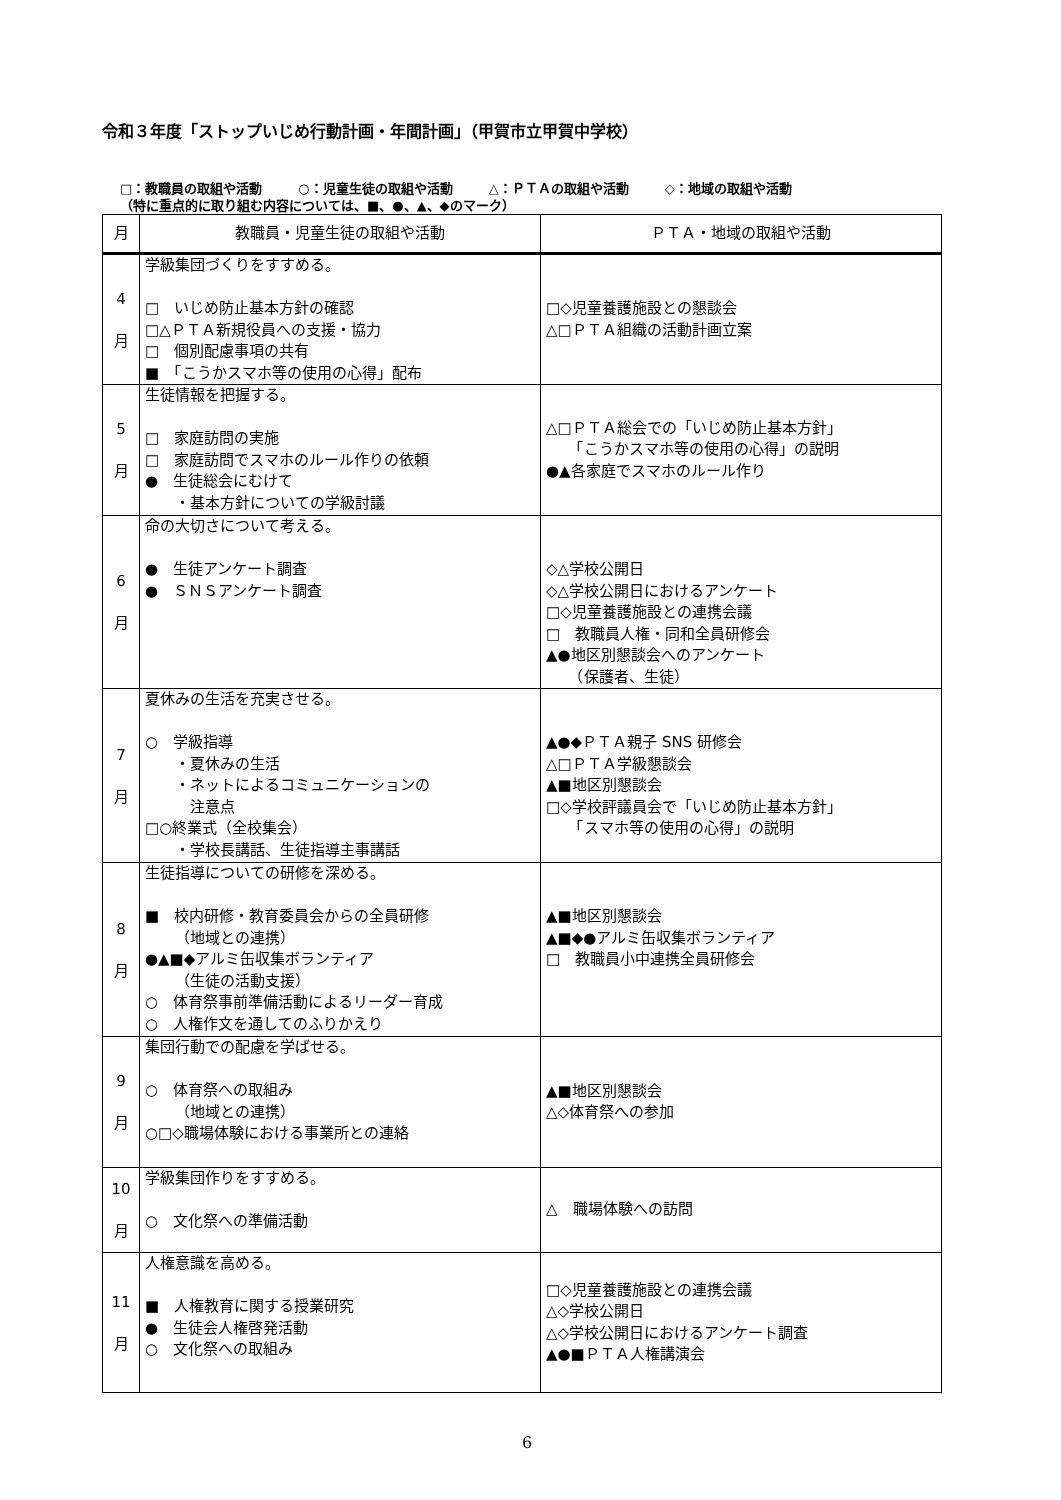令和３年度「ストップいじめ行動計画・年間計画」（甲賀市立甲賀中学校）
□：教職員の取組や活動 ○：児童生徒の取組や活動 △：ＰＴＡの取組や活動 ◇：地域の取組や活動
（特に重点的に取り組む内容については、■、●、▲、◆のマーク）
| 月 | 教職員・児童生徒の取組や活動 | ＰＴＡ・地域の取組や活動 |
| --- | --- | --- |
| 4 月 | 学級集団づくりをすすめる。 □ いじめ防止基本方針の確認 □△ＰＴＡ新規役員への支援・協力 □ 個別配慮事項の共有 ■ 「こうかスマホ等の使用の心得」配布 | □◇児童養護施設との懇談会 △□ＰＴＡ組織の活動計画立案 |
| 5 月 | 生徒情報を把握する。 □ 家庭訪問の実施 □ 家庭訪問でスマホのルール作りの依頼 ● 生徒総会にむけて ・基本方針についての学級討議 | △□ＰＴＡ総会での「いじめ防止基本方針」 「こうかスマホ等の使用の心得」の説明 ●▲各家庭でスマホのルール作り |
| 6 月 | 命の大切さについて考える。 ● 生徒アンケート調査 ● ＳＮＳアンケート調査 | ◇△学校公開日 ◇△学校公開日におけるアンケート □◇児童養護施設との連携会議 □ 教職員人権・同和全員研修会 ▲●地区別懇談会へのアンケート （保護者、生徒） |
| 7 月 | 夏休みの生活を充実させる。 ○ 学級指導 ・夏休みの生活 ・ネットによるコミュニケーションの 注意点 □○終業式（全校集会） ・学校長講話、生徒指導主事講話 | ▲●◆ＰＴＡ親子 SNS 研修会 △□ＰＴＡ学級懇談会 ▲■地区別懇談会 □◇学校評議員会で「いじめ防止基本方針」 「スマホ等の使用の心得」の説明 |
| 8 月 | 生徒指導についての研修を深める。 ■ 校内研修・教育委員会からの全員研修 （地域との連携） ●▲■◆アルミ缶収集ボランティア （生徒の活動支援） ○ 体育祭事前準備活動によるリーダー育成 ○ 人権作文を通してのふりかえり | ▲■地区別懇談会 ▲■◆●アルミ缶収集ボランティア □ 教職員小中連携全員研修会 |
| 9 月 | 集団行動での配慮を学ばせる。 ○ 体育祭への取組み （地域との連携） ○□◇職場体験における事業所との連絡 | ▲■地区別懇談会 △◇体育祭への参加 |
| 10 月 | 学級集団作りをすすめる。 ○ 文化祭への準備活動 | △ 職場体験への訪問 |
| 11 月 | 人権意識を高める。 ■ 人権教育に関する授業研究 ● 生徒会人権啓発活動 ○ 文化祭への取組み | □◇児童養護施設との連携会議 △◇学校公開日 △◇学校公開日におけるアンケート調査 ▲●■ＰＴＡ人権講演会 |
6